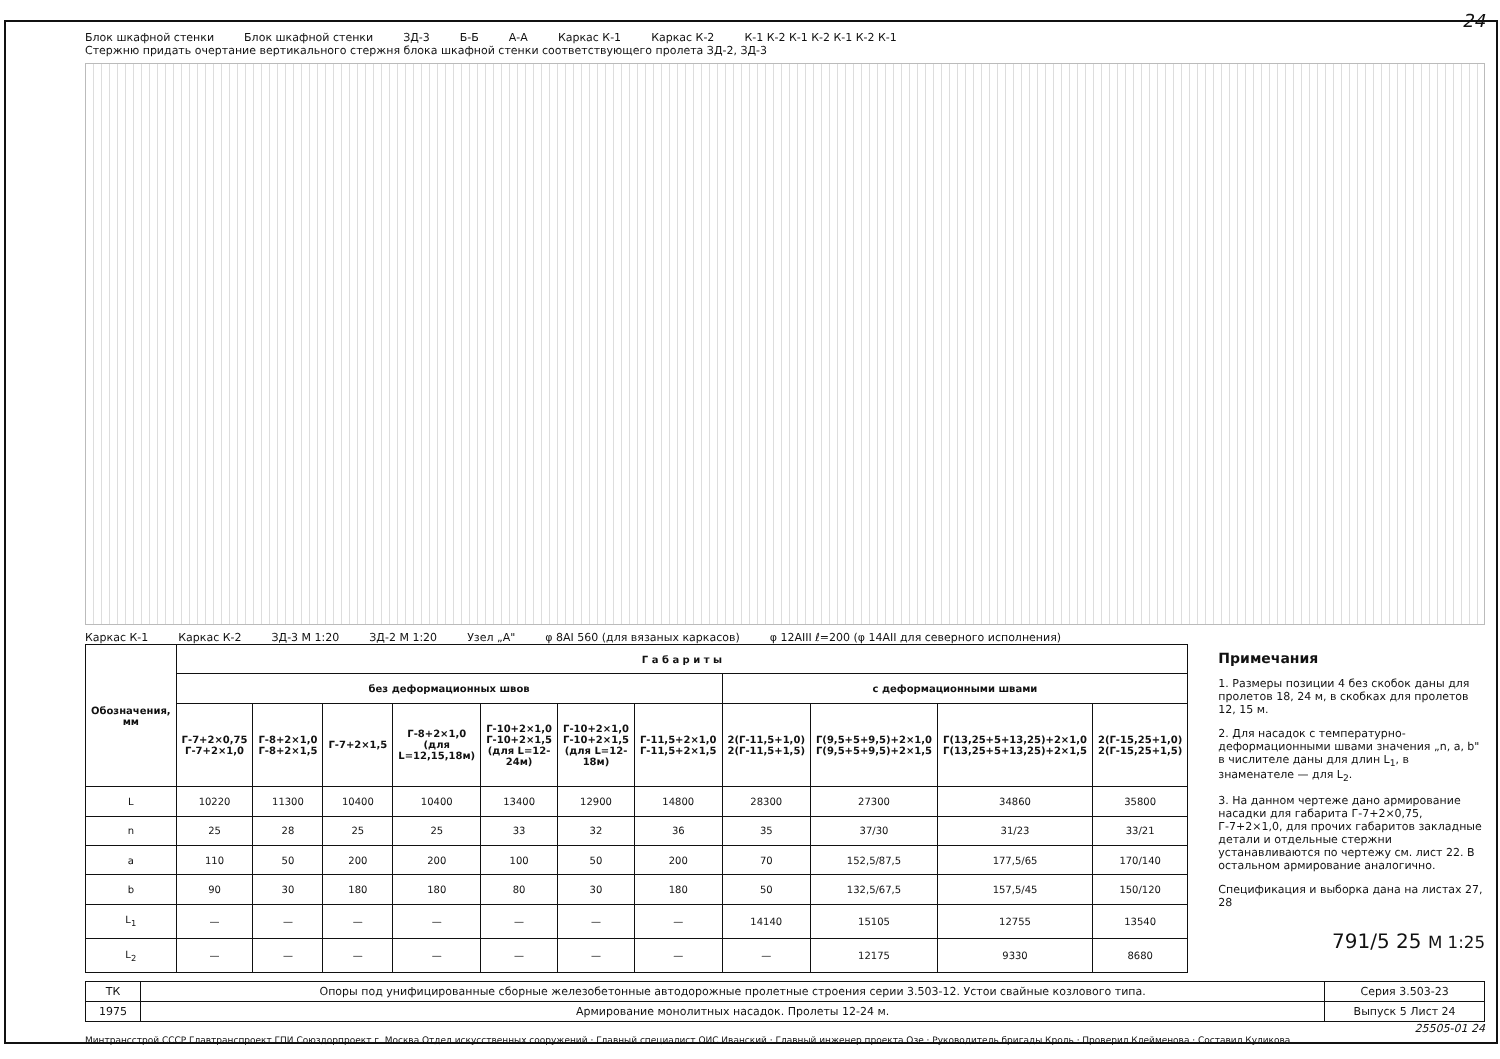24
Блок шкафной стенки Блок шкафной стенки ЗД-3 Б-Б А-А Каркас К-1 Каркас К-2 К-1 К-2 К-1 К-2 К-1 К-2 К-1
Стержню придать очертание вертикального стержня блока шкафной стенки соответствующего пролета ЗД-2, ЗД-3
Каркас К-1 Каркас К-2 ЗД-3 М 1:20 ЗД-2 М 1:20 Узел „А" φ 8AI 560 (для вязаных каркасов) φ 12AIII ℓ=200 (φ 14AII для северного исполнения)
| Обозначения, мм | Г а б а р и т ы | | | | | | | | | | |
| --- | --- | --- | --- | --- | --- | --- | --- | --- | --- | --- | --- |
| | без деформационных швов | | | | | | | с деформационными швами | | | |
| | Г-7+2×0,75 Г-7+2×1,0 | Г-8+2×1,0 Г-8+2×1,5 | Г-7+2×1,5 | Г-8+2×1,0 (для L=12,15,18м) | Г-10+2×1,0 Г-10+2×1,5 (для L=12-24м) | Г-10+2×1,0 Г-10+2×1,5 (для L=12-18м) | Г-11,5+2×1,0 Г-11,5+2×1,5 | 2(Г-11,5+1,0) 2(Г-11,5+1,5) | Г(9,5+5+9,5)+2×1,0 Г(9,5+5+9,5)+2×1,5 | Г(13,25+5+13,25)+2×1,0 Г(13,25+5+13,25)+2×1,5 | 2(Г-15,25+1,0) 2(Г-15,25+1,5) |
| L | 10220 | 11300 | 10400 | 10400 | 13400 | 12900 | 14800 | 28300 | 27300 | 34860 | 35800 |
| n | 25 | 28 | 25 | 25 | 33 | 32 | 36 | 35 | 37/30 | 31/23 | 33/21 |
| a | 110 | 50 | 200 | 200 | 100 | 50 | 200 | 70 | 152,5/87,5 | 177,5/65 | 170/140 |
| b | 90 | 30 | 180 | 180 | 80 | 30 | 180 | 50 | 132,5/67,5 | 157,5/45 | 150/120 |
| L<sub>1</sub> | — | — | — | — | — | — | — | 14140 | 15105 | 12755 | 13540 |
| L<sub>2</sub> | — | — | — | — | — | — | — | — | 12175 | 9330 | 8680 |
Примечания
1. Размеры позиции 4 без скобок даны для пролетов 18, 24 м, в скобках для пролетов 12, 15 м.
2. Для насадок с температурно-деформационными швами значения „n, a, b" в числителе даны для длин L<sub>1</sub>, в знаменателе — для L<sub>2</sub>.
3. На данном чертеже дано армирование насадки для габарита Г-7+2×0,75, Г-7+2×1,0, для прочих габаритов закладные детали и отдельные стержни устанавливаются по чертежу см. лист 22. В остальном армирование аналогично.
Спецификация и выборка дана на листах 27, 28
791/5 25 М 1:25
| ТК | Опоры под унифицированные сборные железобетонные автодорожные пролетные строения серии 3.503-12. Устои свайные козлового типа. | Серия 3.503-23 |
| 1975 | Армирование монолитных насадок. Пролеты 12-24 м. | Выпуск 5 Лист 24 |
25505-01 24
Минтрансстрой СССР Главтранспроект ГПИ Союздорпроект г. Москва Отдел искусственных сооружений · Главный специалист ОИС Иванский · Главный инженер проекта Озе · Руководитель бригады Кроль · Проверил Клейменова · Составил Куликова